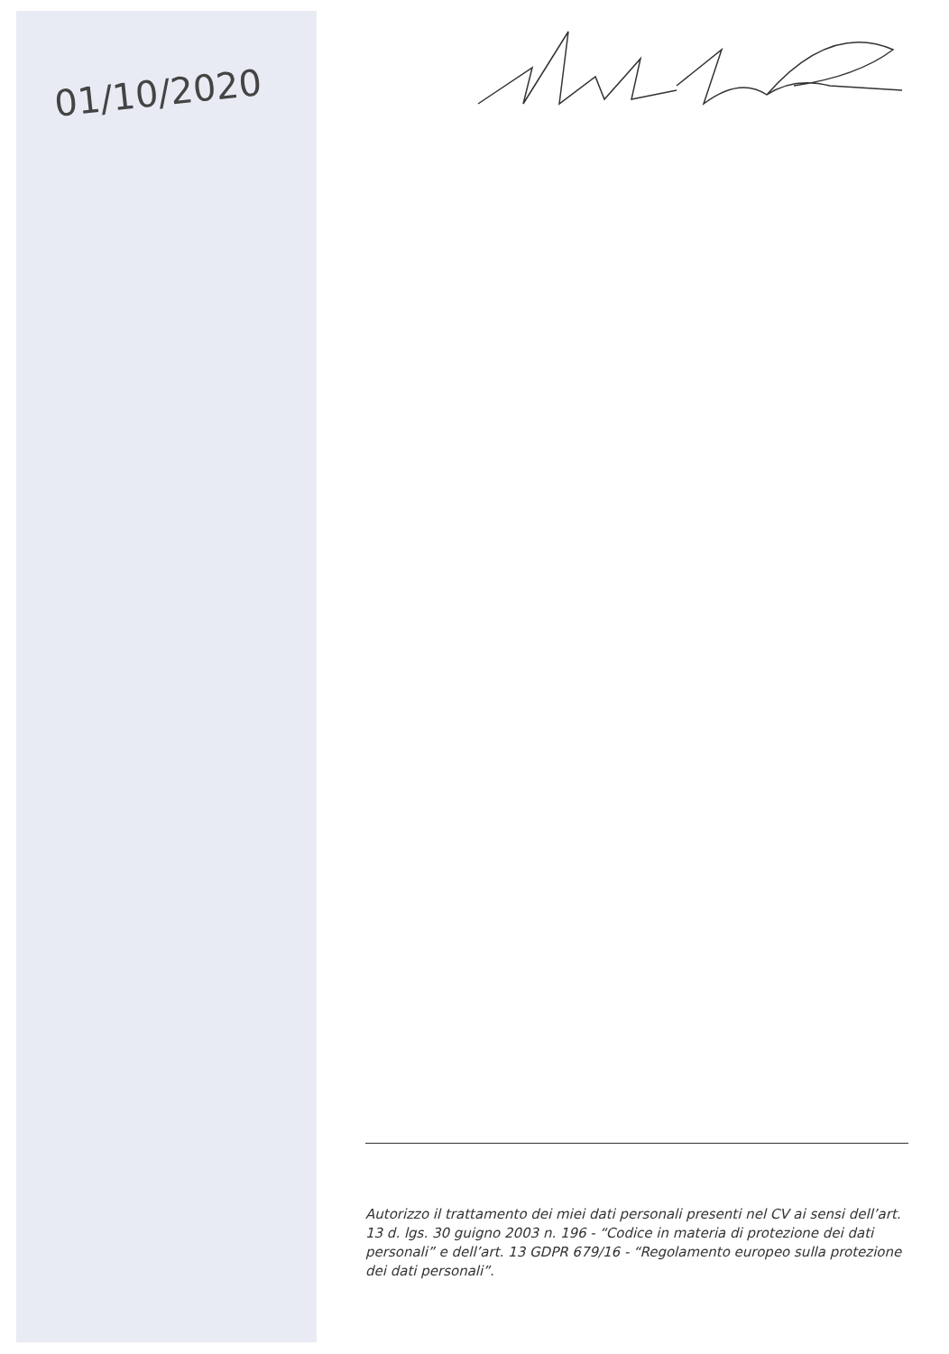01/10/2020
Autorizzo il trattamento dei miei dati personali presenti nel CV ai sensi dell’art. 13 d. lgs. 30 guigno 2003 n. 196 - “Codice in materia di protezione dei dati personali” e dell’art. 13 GDPR 679/16 - “Regolamento europeo sulla protezione dei dati personali”.